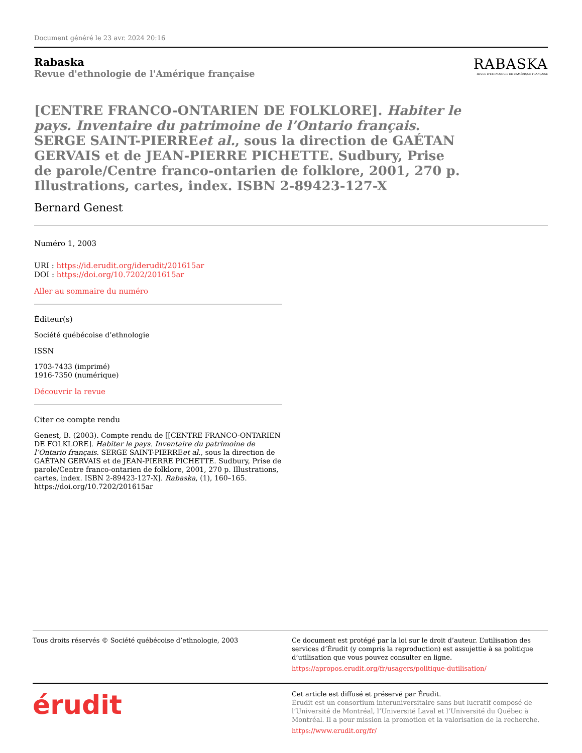Document généré le 23 avr. 2024 20:16
Rabaska
Revue d'ethnologie de l'Amérique française
RABASKA
REVUE D'ETHNOLOGIE DE L'AMÉRIQUE FRANÇAISE
[CENTRE FRANCO-ONTARIEN DE FOLKLORE]. Habiter le pays. Inventaire du patrimoine de l’Ontario français. SERGE SAINT-PIERREet al., sous la direction de GAÉTAN GERVAIS et de JEAN-PIERRE PICHETTE. Sudbury, Prise de parole/Centre franco-ontarien de folklore, 2001, 270 p. Illustrations, cartes, index. ISBN 2-89423-127-X
Bernard Genest
Numéro 1, 2003
URI : https://id.erudit.org/iderudit/201615ar
DOI : https://doi.org/10.7202/201615ar
Aller au sommaire du numéro
Éditeur(s)
Société québécoise d’ethnologie
ISSN
1703-7433 (imprimé)
1916-7350 (numérique)
Découvrir la revue
Citer ce compte rendu
Genest, B. (2003). Compte rendu de [[CENTRE FRANCO-ONTARIEN DE FOLKLORE]. Habiter le pays. Inventaire du patrimoine de l’Ontario français. SERGE SAINT-PIERREet al., sous la direction de GAÉTAN GERVAIS et de JEAN-PIERRE PICHETTE. Sudbury, Prise de parole/Centre franco-ontarien de folklore, 2001, 270 p. Illustrations, cartes, index. ISBN 2-89423-127-X]. Rabaska, (1), 160–165. https://doi.org/10.7202/201615ar
Tous droits réservés © Société québécoise d’ethnologie, 2003 Ce document est protégé par la loi sur le droit d’auteur. L’utilisation des services d’Érudit (y compris la reproduction) est assujettie à sa politique d’utilisation que vous pouvez consulter en ligne.
https://apropos.erudit.org/fr/usagers/politique-dutilisation/
érudit
Cet article est diffusé et préservé par Érudit.
Érudit est un consortium interuniversitaire sans but lucratif composé de l’Université de Montréal, l’Université Laval et l’Université du Québec à Montréal. Il a pour mission la promotion et la valorisation de la recherche.
https://www.erudit.org/fr/